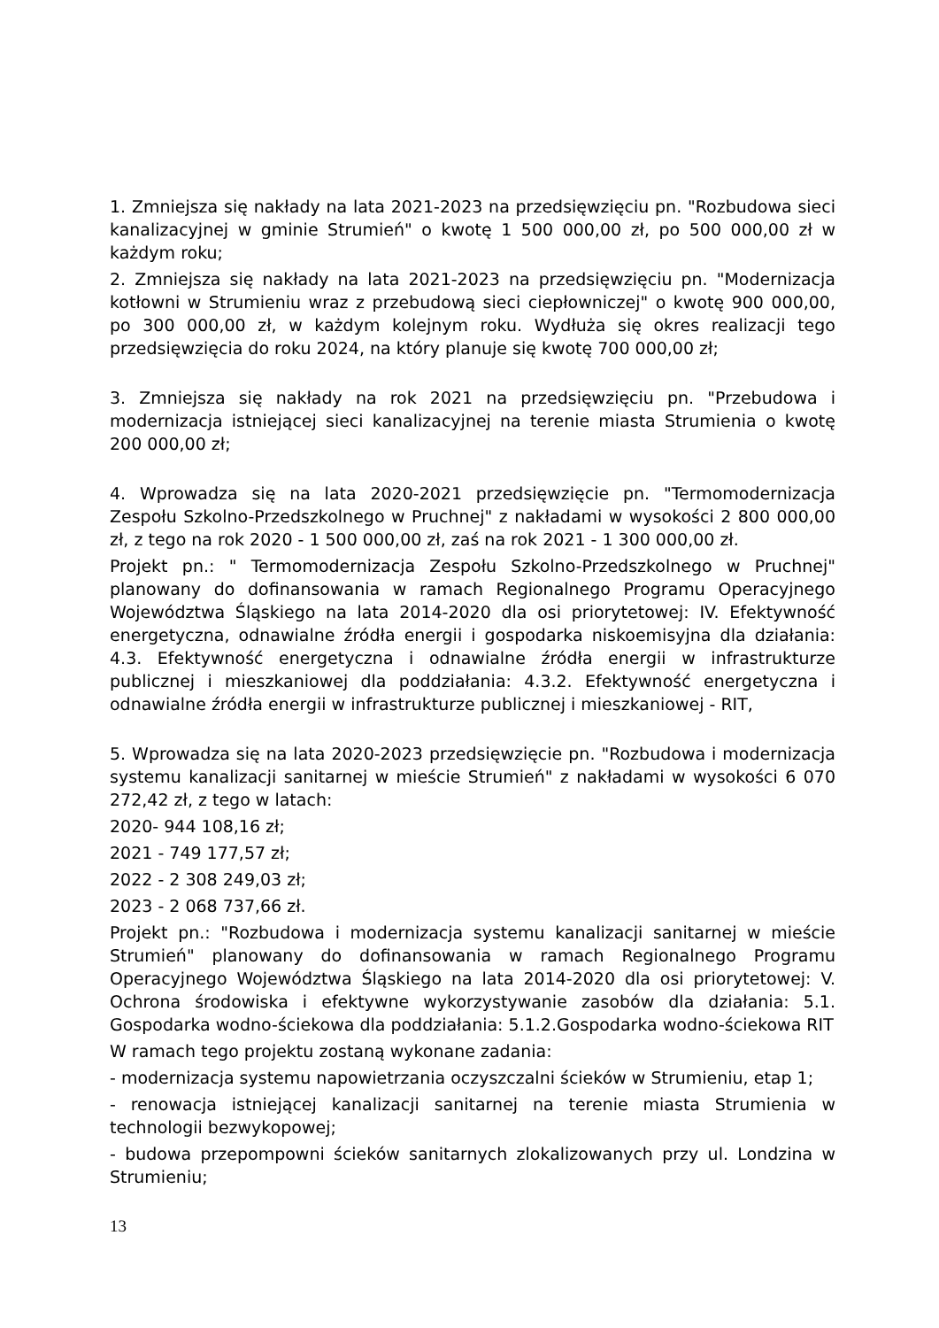1. Zmniejsza się nakłady na lata 2021-2023 na przedsięwzięciu pn. "Rozbudowa sieci kanalizacyjnej w gminie Strumień" o kwotę 1 500 000,00 zł, po 500 000,00 zł w każdym roku;
2. Zmniejsza się nakłady na lata 2021-2023 na przedsięwzięciu pn. "Modernizacja kotłowni w Strumieniu wraz z przebudową sieci ciepłowniczej" o kwotę 900 000,00, po 300 000,00 zł, w każdym kolejnym roku. Wydłuża się okres realizacji tego przedsięwzięcia do roku 2024, na który planuje się kwotę 700 000,00 zł;
3. Zmniejsza się nakłady na rok 2021 na przedsięwzięciu pn. "Przebudowa i modernizacja istniejącej sieci kanalizacyjnej na terenie miasta Strumienia o kwotę 200 000,00 zł;
4. Wprowadza się na lata 2020-2021 przedsięwzięcie pn. "Termomodernizacja Zespołu Szkolno-Przedszkolnego w Pruchnej" z nakładami w wysokości 2 800 000,00 zł, z tego na rok 2020 - 1 500 000,00 zł, zaś na rok 2021 - 1 300 000,00 zł.
Projekt pn.: " Termomodernizacja Zespołu Szkolno-Przedszkolnego w Pruchnej" planowany do dofinansowania w ramach Regionalnego Programu Operacyjnego Województwa Śląskiego na lata 2014-2020 dla osi priorytetowej: IV. Efektywność energetyczna, odnawialne źródła energii i gospodarka niskoemisyjna dla działania: 4.3. Efektywność energetyczna i odnawialne źródła energii w infrastrukturze publicznej i mieszkaniowej dla poddziałania: 4.3.2. Efektywność energetyczna i odnawialne źródła energii w infrastrukturze publicznej i mieszkaniowej - RIT,
5. Wprowadza się na lata 2020-2023 przedsięwzięcie pn. "Rozbudowa i modernizacja systemu kanalizacji sanitarnej w mieście Strumień" z nakładami w wysokości 6 070 272,42 zł, z tego w latach:
2020- 944 108,16 zł;
2021 - 749 177,57 zł;
2022 - 2 308 249,03 zł;
2023 - 2 068 737,66 zł.
Projekt pn.: "Rozbudowa i modernizacja systemu kanalizacji sanitarnej w mieście Strumień" planowany do dofinansowania w ramach Regionalnego Programu Operacyjnego Województwa Śląskiego na lata 2014-2020 dla osi priorytetowej: V. Ochrona środowiska i efektywne wykorzystywanie zasobów dla działania: 5.1. Gospodarka wodno-ściekowa dla poddziałania: 5.1.2.Gospodarka wodno-ściekowa RIT
W ramach tego projektu zostaną wykonane zadania:
- modernizacja systemu napowietrzania oczyszczalni ścieków w Strumieniu, etap 1;
- renowacja istniejącej kanalizacji sanitarnej na terenie miasta Strumienia w technologii bezwykopowej;
- budowa przepompowni ścieków sanitarnych zlokalizowanych przy ul. Londzina w Strumieniu;
13